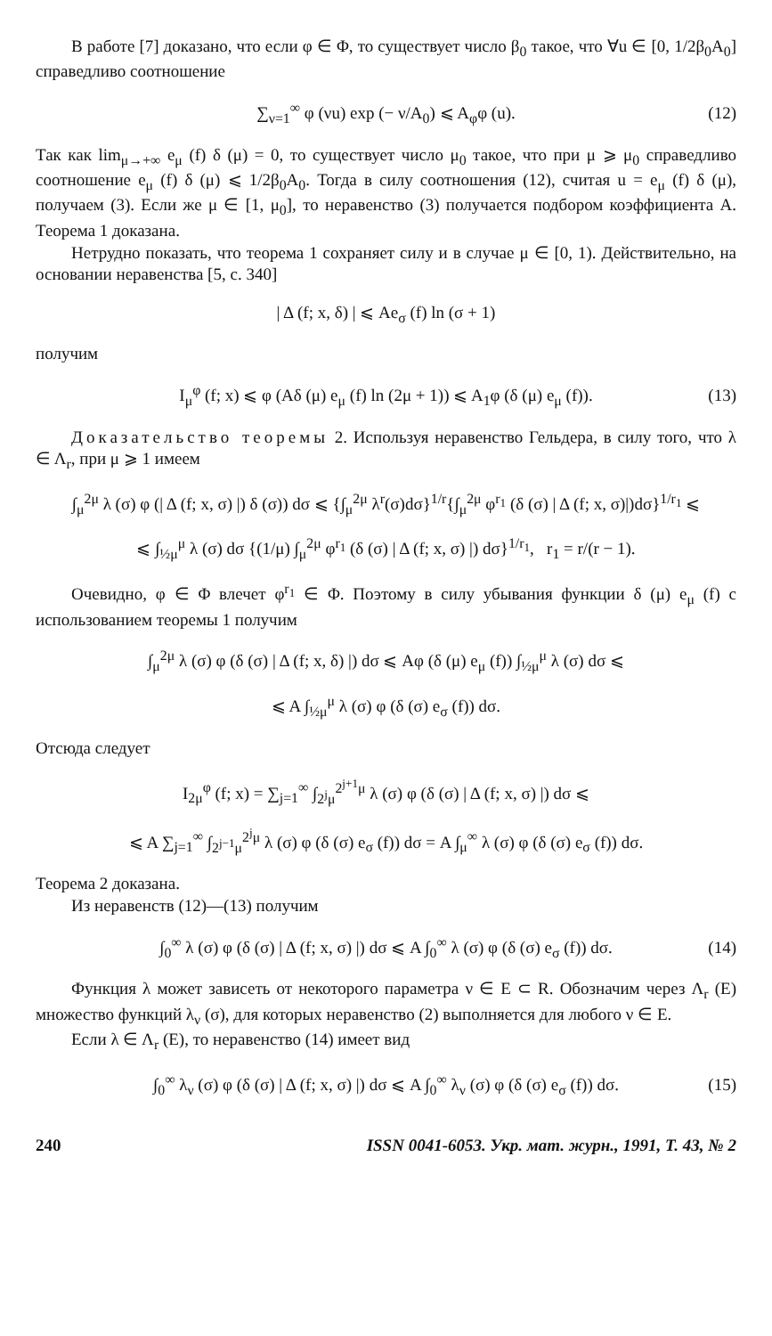В работе [7] доказано, что если φ ∈ Φ, то существует число β<sub>0</sub> такое, что ∀u ∈ [0, 1/2β<sub>0</sub>A<sub>0</sub>] справедливо соотношение
∑<sub>ν=1</sub><sup>∞</sup> φ (νu) exp (− ν/A<sub>0</sub>) ⩽ A<sub>φ</sub>φ (u). (12)
Так как lim<sub>μ→+∞</sub> e<sub>μ</sub> (f) δ (μ) = 0, то существует число μ<sub>0</sub> такое, что при μ ⩾ μ<sub>0</sub> справедливо соотношение e<sub>μ</sub> (f) δ (μ) ⩽ 1/2β<sub>0</sub>A<sub>0</sub>. Тогда в силу соотношения (12), считая u = e<sub>μ</sub> (f) δ (μ), получаем (3). Если же μ ∈ [1, μ<sub>0</sub>], то неравенство (3) получается подбором коэффициента A. Теорема 1 доказана.
Нетрудно показать, что теорема 1 сохраняет силу и в случае μ ∈ [0, 1). Действительно, на основании неравенства [5, с. 340]
| Δ (f; x, δ) | ⩽ Ae<sub>σ</sub> (f) ln (σ + 1)
получим
I<sub>μ</sub><sup>φ</sup> (f; x) ⩽ φ (Aδ (μ) e<sub>μ</sub> (f) ln (2μ + 1)) ⩽ A<sub>1</sub>φ (δ (μ) e<sub>μ</sub> (f)). (13)
Доказательство теоремы 2. Используя неравенство Гельдера, в силу того, что λ ∈ Λ<sub>r</sub>, при μ ⩾ 1 имеем
∫<sub>μ</sub><sup>2μ</sup> λ (σ) φ (| Δ (f; x, σ) |) δ (σ)) dσ ⩽ {∫<sub>μ</sub><sup>2μ</sup> λ<sup>r</sup>(σ)dσ}<sup>1/r</sup>{∫<sub>μ</sub><sup>2μ</sup> φ<sup>r<sub>1</sub></sup> (δ (σ) | Δ (f; x, σ)|)dσ}<sup>1/r<sub>1</sub></sup> ⩽
⩽ ∫<sub>½μ</sub><sup>μ</sup> λ (σ) dσ {(1/μ) ∫<sub>μ</sub><sup>2μ</sup> φ<sup>r<sub>1</sub></sup> (δ (σ) | Δ (f; x, σ) |) dσ}<sup>1/r<sub>1</sub></sup>, r<sub>1</sub> = r/(r − 1).
Очевидно, φ ∈ Φ влечет φ<sup>r<sub>1</sub></sup> ∈ Φ. Поэтому в силу убывания функции δ (μ) e<sub>μ</sub> (f) с использованием теоремы 1 получим
∫<sub>μ</sub><sup>2μ</sup> λ (σ) φ (δ (σ) | Δ (f; x, δ) |) dσ ⩽ Aφ (δ (μ) e<sub>μ</sub> (f)) ∫<sub>½μ</sub><sup>μ</sup> λ (σ) dσ ⩽
⩽ A ∫<sub>½μ</sub><sup>μ</sup> λ (σ) φ (δ (σ) e<sub>σ</sub> (f)) dσ.
Отсюда следует
I<sub>2μ</sub><sup>φ</sup> (f; x) = ∑<sub>j=1</sub><sup>∞</sup> ∫<sub>2<sup>j</sup>μ</sub><sup>2<sup>j+1</sup>μ</sup> λ (σ) φ (δ (σ) | Δ (f; x, σ) |) dσ ⩽
⩽ A ∑<sub>j=1</sub><sup>∞</sup> ∫<sub>2<sup>j−1</sup>μ</sub><sup>2<sup>j</sup>μ</sup> λ (σ) φ (δ (σ) e<sub>σ</sub> (f)) dσ = A ∫<sub>μ</sub><sup>∞</sup> λ (σ) φ (δ (σ) e<sub>σ</sub> (f)) dσ.
Теорема 2 доказана.
Из неравенств (12)—(13) получим
∫<sub>0</sub><sup>∞</sup> λ (σ) φ (δ (σ) | Δ (f; x, σ) |) dσ ⩽ A ∫<sub>0</sub><sup>∞</sup> λ (σ) φ (δ (σ) e<sub>σ</sub> (f)) dσ. (14)
Функция λ может зависеть от некоторого параметра ν ∈ E ⊂ R. Обозначим через Λ<sub>r</sub> (E) множество функций λ<sub>ν</sub> (σ), для которых неравенство (2) выполняется для любого ν ∈ E.
Если λ ∈ Λ<sub>r</sub> (E), то неравенство (14) имеет вид
∫<sub>0</sub><sup>∞</sup> λ<sub>ν</sub> (σ) φ (δ (σ) | Δ (f; x, σ) |) dσ ⩽ A ∫<sub>0</sub><sup>∞</sup> λ<sub>ν</sub> (σ) φ (δ (σ) e<sub>σ</sub> (f)) dσ. (15)
240 ISSN 0041-6053. Укр. мат. журн., 1991, Т. 43, № 2